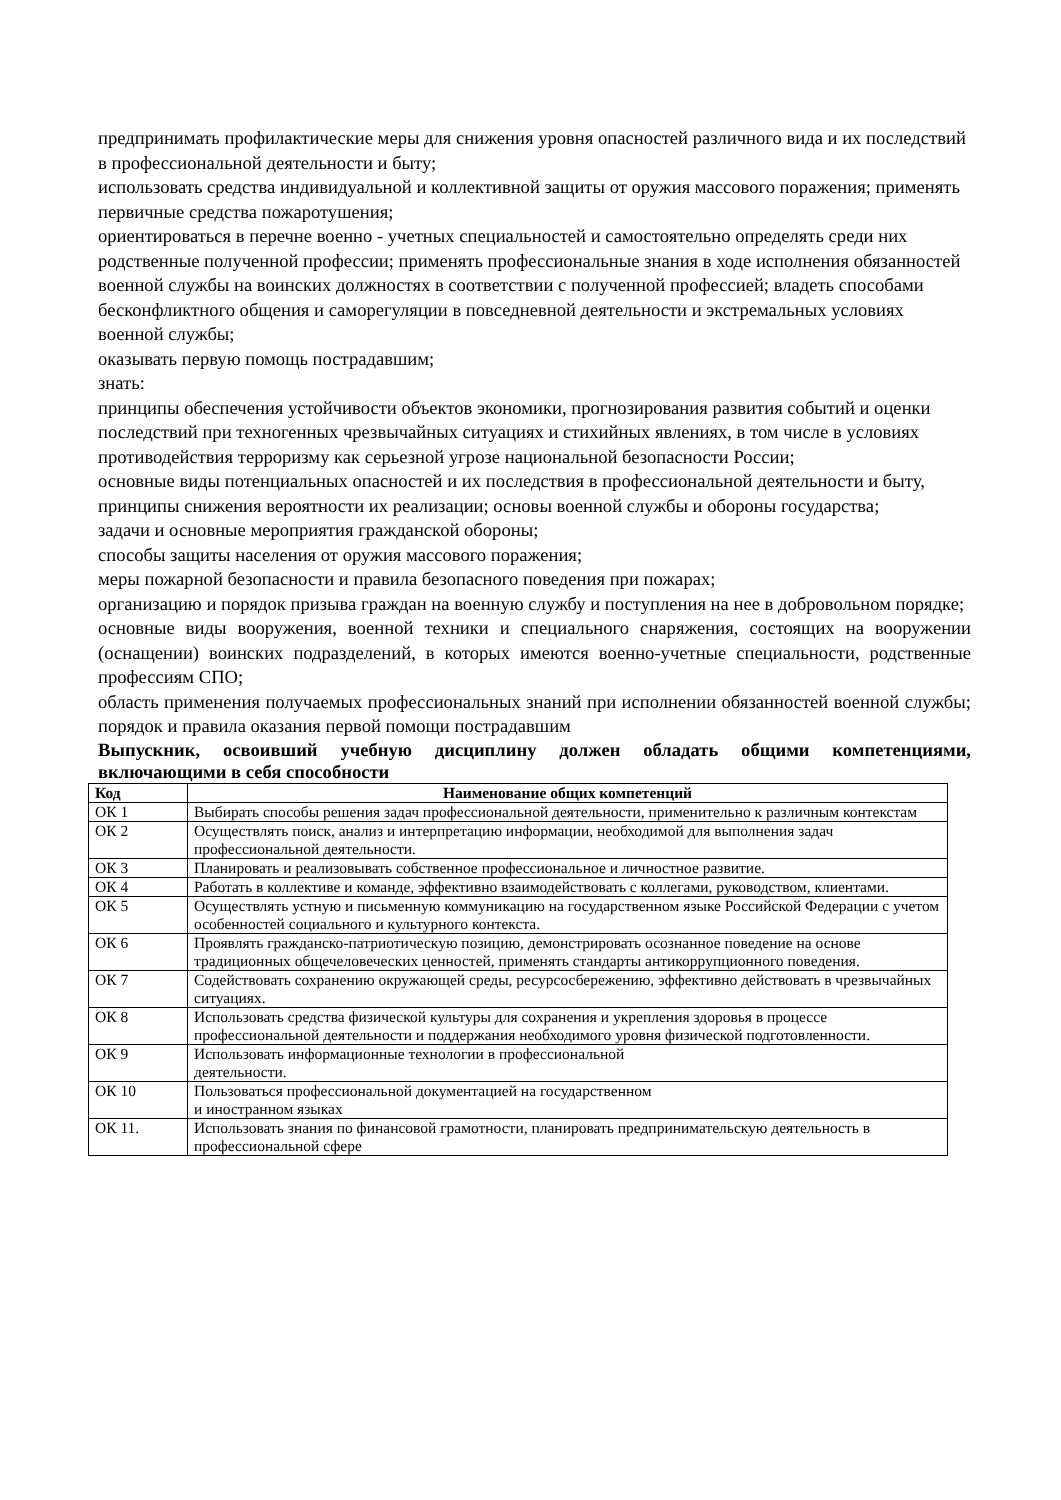предпринимать профилактические меры для снижения уровня опасностей различного вида и их последствий в профессиональной деятельности и быту;
использовать средства индивидуальной и коллективной защиты от оружия массового поражения; применять первичные средства пожаротушения;
ориентироваться в перечне военно - учетных специальностей и самостоятельно определять среди них родственные полученной профессии; применять профессиональные знания в ходе исполнения обязанностей военной службы на воинских должностях в соответствии с полученной профессией; владеть способами бесконфликтного общения и саморегуляции в повседневной деятельности и экстремальных условиях военной службы;
оказывать первую помощь пострадавшим;
знать:
принципы обеспечения устойчивости объектов экономики, прогнозирования развития событий и оценки последствий при техногенных чрезвычайных ситуациях и стихийных явлениях, в том числе в условиях противодействия терроризму как серьезной угрозе национальной безопасности России;
основные виды потенциальных опасностей и их последствия в профессиональной деятельности и быту, принципы снижения вероятности их реализации; основы военной службы и обороны государства;
задачи и основные мероприятия гражданской обороны;
способы защиты населения от оружия массового поражения;
меры пожарной безопасности и правила безопасного поведения при пожарах;
организацию и порядок призыва граждан на военную службу и поступления на нее в добровольном порядке;
основные виды вооружения, военной техники и специального снаряжения, состоящих на вооружении (оснащении) воинских подразделений, в которых имеются военно-учетные специальности, родственные профессиям СПО;
область применения получаемых профессиональных знаний при исполнении обязанностей военной службы; порядок и правила оказания первой помощи пострадавшим
Выпускник, освоивший учебную дисциплину должен обладать общими компетенциями, включающими в себя способности
| Код | Наименование общих компетенций |
| --- | --- |
| ОК 1 | Выбирать способы решения задач профессиональной деятельности, применительно к различным контекстам |
| ОК 2 | Осуществлять поиск, анализ и интерпретацию информации, необходимой для выполнения задач профессиональной деятельности. |
| ОК 3 | Планировать и реализовывать собственное профессиональное и личностное развитие. |
| ОК 4 | Работать в коллективе и команде, эффективно взаимодействовать с коллегами, руководством, клиентами. |
| ОК 5 | Осуществлять устную и письменную коммуникацию на государственном языке Российской Федерации с учетом особенностей социального и культурного контекста. |
| ОК 6 | Проявлять гражданско-патриотическую позицию, демонстрировать осознанное поведение на основе традиционных общечеловеческих ценностей, применять стандарты антикоррупционного поведения. |
| ОК 7 | Содействовать сохранению окружающей среды, ресурсосбережению, эффективно действовать в чрезвычайных ситуациях. |
| ОК 8 | Использовать средства физической культуры для сохранения и укрепления здоровья в процессе профессиональной деятельности и поддержания необходимого уровня физической подготовленности. |
| ОК 9 | Использовать информационные технологии в профессиональной деятельности. |
| ОК 10 | Пользоваться профессиональной документацией на государственном и иностранном языках |
| ОК 11. | Использовать знания по финансовой грамотности, планировать предпринимательскую деятельность в профессиональной сфере |